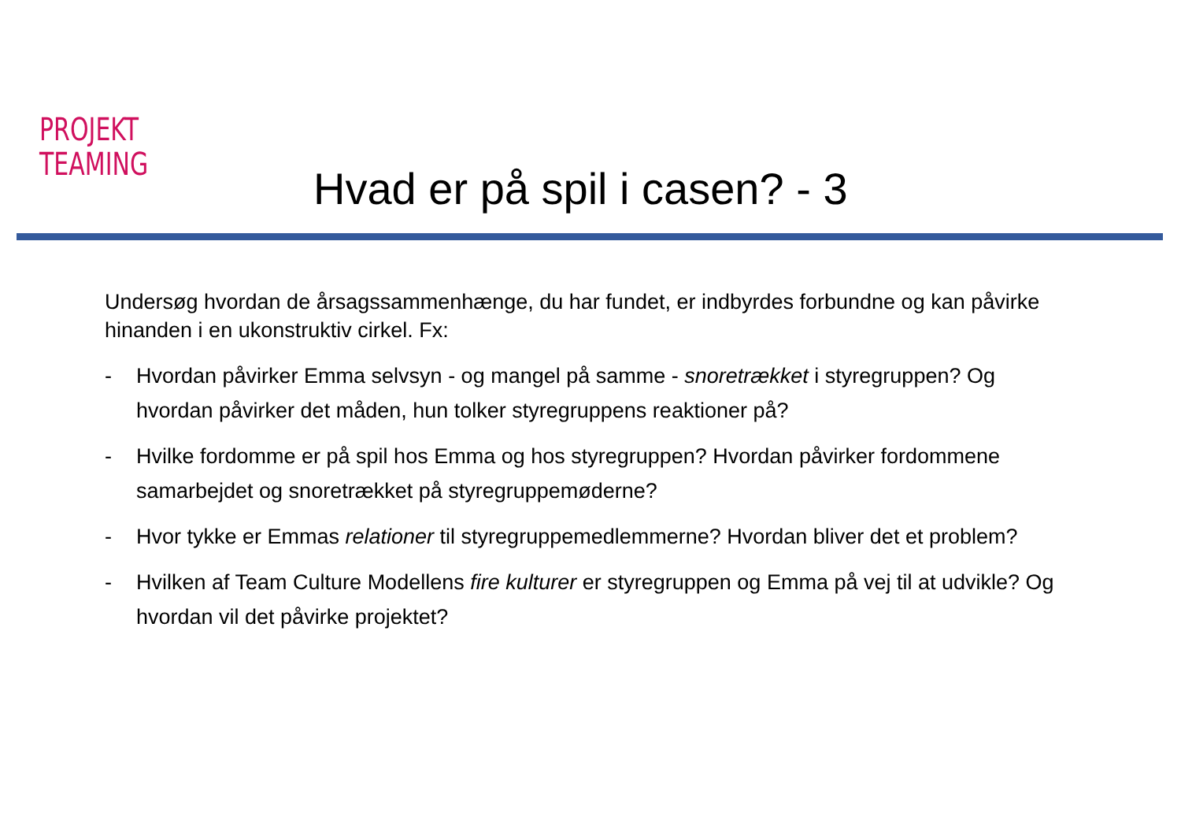PROJEKT
TEAMING
Hvad er på spil i casen? - 3
Undersøg hvordan de årsagssammenhænge, du har fundet, er indbyrdes forbundne og kan påvirke hinanden i en ukonstruktiv cirkel. Fx:
- Hvordan påvirker Emma selvsyn - og mangel på samme - snoretrækket i styregruppen? Og hvordan påvirker det måden, hun tolker styregruppens reaktioner på?
- Hvilke fordomme er på spil hos Emma og hos styregruppen? Hvordan påvirker fordommene samarbejdet og snoretrækket på styregruppemøderne?
- Hvor tykke er Emmas relationer til styregruppemedlemmerne? Hvordan bliver det et problem?
- Hvilken af Team Culture Modellens fire kulturer er styregruppen og Emma på vej til at udvikle? Og hvordan vil det påvirke projektet?